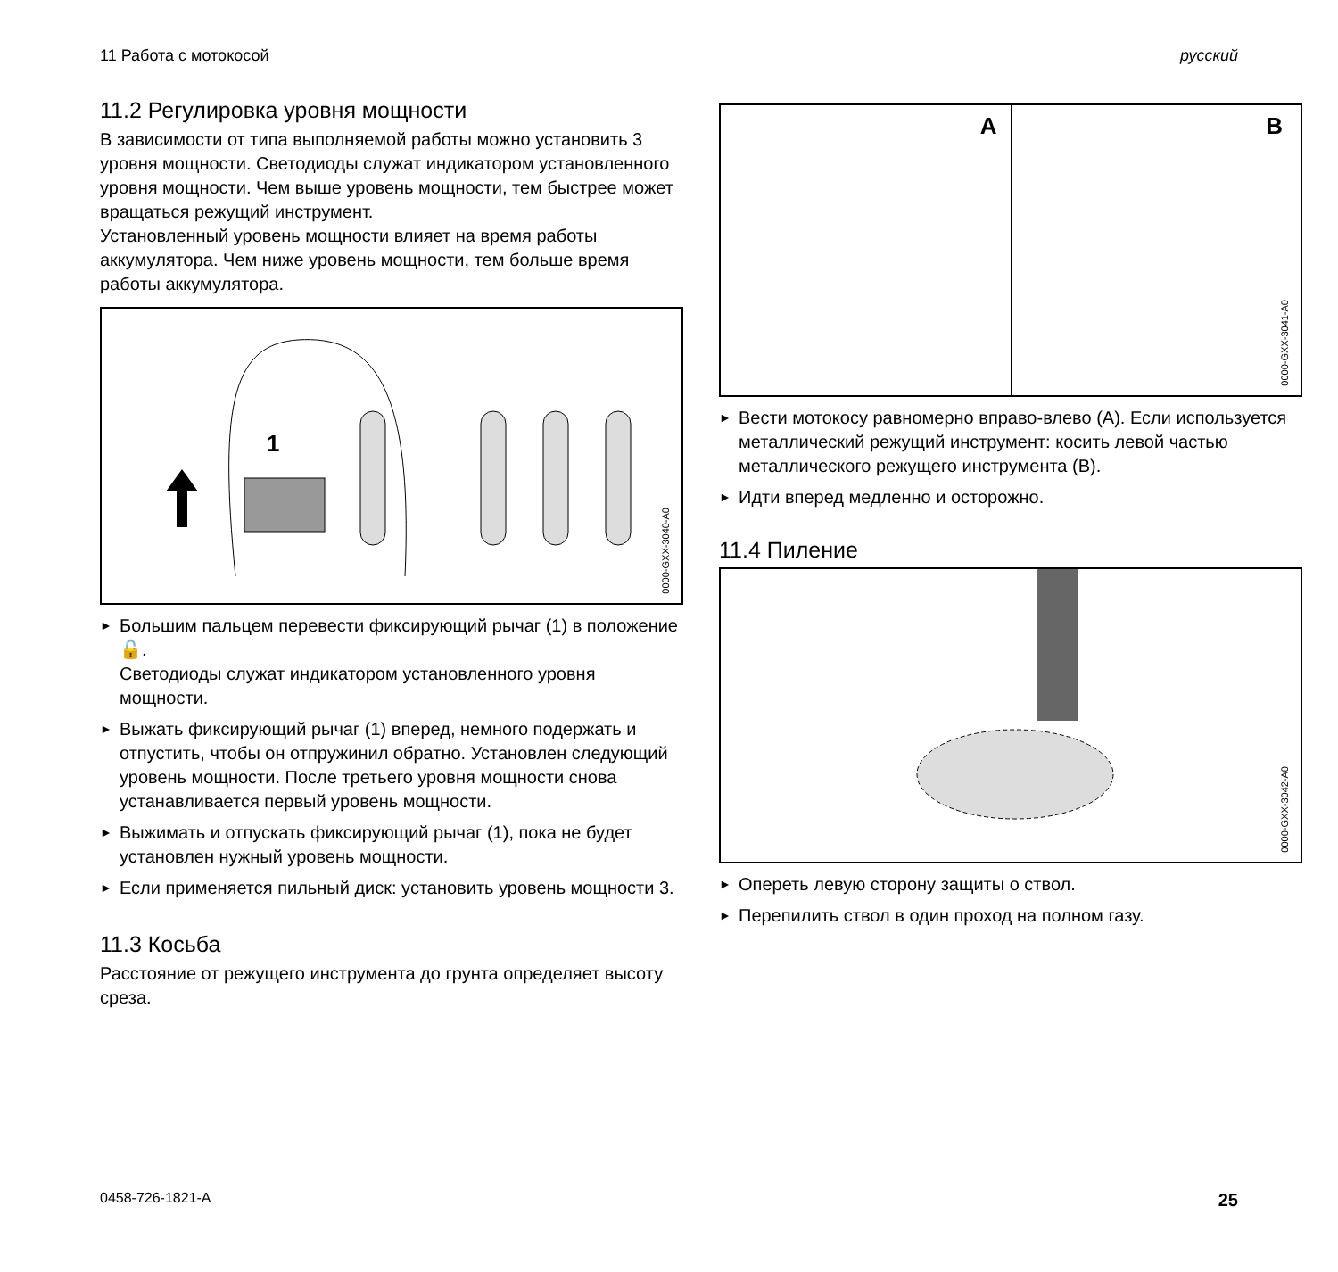11 Работа с мотокосой русский
11.2 Регулировка уровня мощности
В зависимости от типа выполняемой работы можно установить 3 уровня мощности. Светодиоды служат индикатором установленного уровня мощности. Чем выше уровень мощности, тем быстрее может вращаться режущий инструмент.
Установленный уровень мощности влияет на время работы аккумулятора. Чем ниже уровень мощности, тем больше время работы аккумулятора.
1
0000-GXX-3040-A0
► Большим пальцем перевести фиксирующий рычаг (1) в положение 🔓.
Светодиоды служат индикатором установленного уровня мощности.
► Выжать фиксирующий рычаг (1) вперед, немного подержать и отпустить, чтобы он отпружинил обратно. Установлен следующий уровень мощности. После третьего уровня мощности снова устанавливается первый уровень мощности.
► Выжимать и отпускать фиксирующий рычаг (1), пока не будет установлен нужный уровень мощности.
► Если применяется пильный диск: установить уровень мощности 3.
11.3 Косьба
Расстояние от режущего инструмента до грунта определяет высоту среза.
A
B
0000-GXX-3041-A0
► Вести мотокосу равномерно вправо-влево (A). Если используется металлический режущий инструмент: косить левой частью металлического режущего инструмента (B).
► Идти вперед медленно и осторожно.
11.4 Пиление
0000-GXX-3042-A0
► Опереть левую сторону защиты о ствол.
► Перепилить ствол в один проход на полном газу.
0458-726-1821-A 25